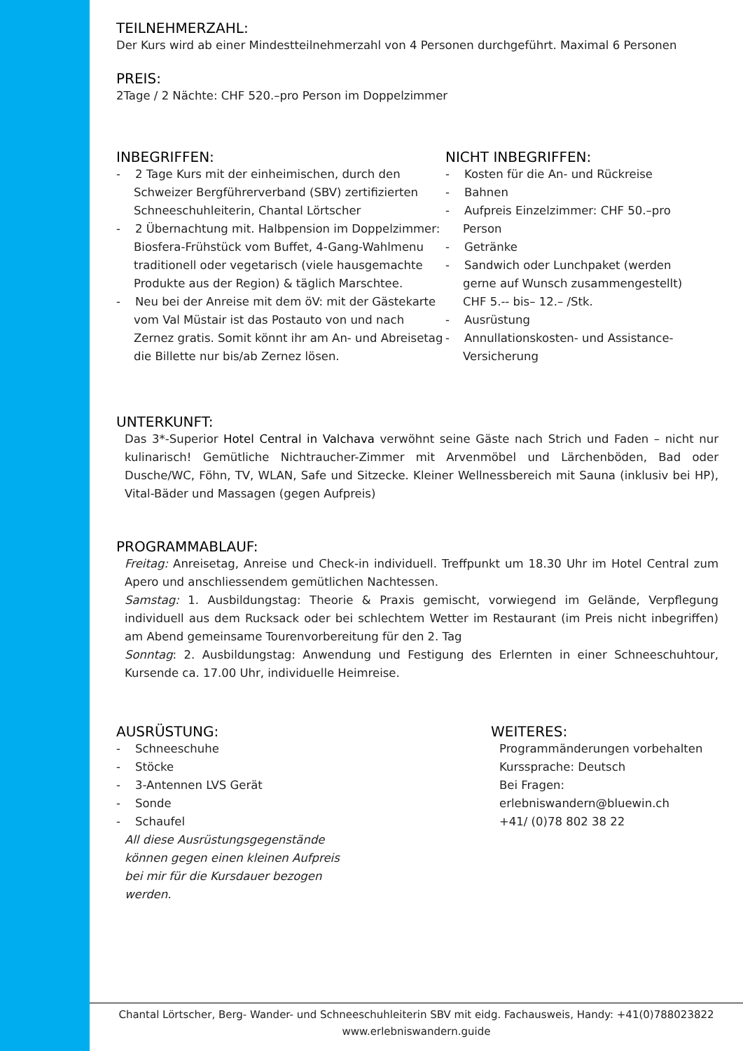TEILNEHMERZAHL:
Der Kurs wird ab einer Mindestteilnehmerzahl von 4 Personen durchgeführt. Maximal 6 Personen
PREIS:
2Tage / 2 Nächte: CHF 520.–pro Person im Doppelzimmer
INBEGRIFFEN:
- 2 Tage Kurs mit der einheimischen, durch den Schweizer Bergführerverband (SBV) zertifizierten Schneeschuhleiterin, Chantal Lörtscher
- 2 Übernachtung mit. Halbpension im Doppelzimmer: Biosfera-Frühstück vom Buffet, 4-Gang-Wahlmenu traditionell oder vegetarisch (viele hausgemachte Produkte aus der Region) & täglich Marschtee.
- Neu bei der Anreise mit dem öV: mit der Gästekarte vom Val Müstair ist das Postauto von und nach Zernez gratis. Somit könnt ihr am An- und Abreisetag die Billette nur bis/ab Zernez lösen.
NICHT INBEGRIFFEN:
- Kosten für die An- und Rückreise
- Bahnen
- Aufpreis Einzelzimmer: CHF 50.–pro Person
- Getränke
- Sandwich oder Lunchpaket (werden gerne auf Wunsch zusammengestellt) CHF 5.-- bis– 12.– /Stk.
- Ausrüstung
- Annullationskosten- und Assistance-Versicherung
UNTERKUNFT:
Das 3*-Superior Hotel Central in Valchava verwöhnt seine Gäste nach Strich und Faden – nicht nur kulinarisch! Gemütliche Nichtraucher-Zimmer mit Arvenmöbel und Lärchenböden, Bad oder Dusche/WC, Föhn, TV, WLAN, Safe und Sitzecke. Kleiner Wellnessbereich mit Sauna (inklusiv bei HP), Vital-Bäder und Massagen (gegen Aufpreis)
PROGRAMMABLAUF:
Freitag: Anreisetag, Anreise und Check-in individuell. Treffpunkt um 18.30 Uhr im Hotel Central zum Apero und anschliessendem gemütlichen Nachtessen.
Samstag: 1. Ausbildungstag: Theorie & Praxis gemischt, vorwiegend im Gelände, Verpflegung individuell aus dem Rucksack oder bei schlechtem Wetter im Restaurant (im Preis nicht inbegriffen) am Abend gemeinsame Tourenvorbereitung für den 2. Tag
Sonntag: 2. Ausbildungstag: Anwendung und Festigung des Erlernten in einer Schneeschuhtour, Kursende ca. 17.00 Uhr, individuelle Heimreise.
AUSRÜSTUNG:
- Schneeschuhe
- Stöcke
- 3-Antennen LVS Gerät
- Sonde
- Schaufel
All diese Ausrüstungsgegenstände können gegen einen kleinen Aufpreis bei mir für die Kursdauer bezogen werden.
WEITERES:
Programmänderungen vorbehalten
Kurssprache: Deutsch
Bei Fragen:
erlebniswandern@bluewin.ch
+41/ (0)78 802 38 22
Chantal Lörtscher, Berg- Wander- und Schneeschuhleiterin SBV mit eidg. Fachausweis, Handy: +41(0)788023822
www.erlebniswandern.guide